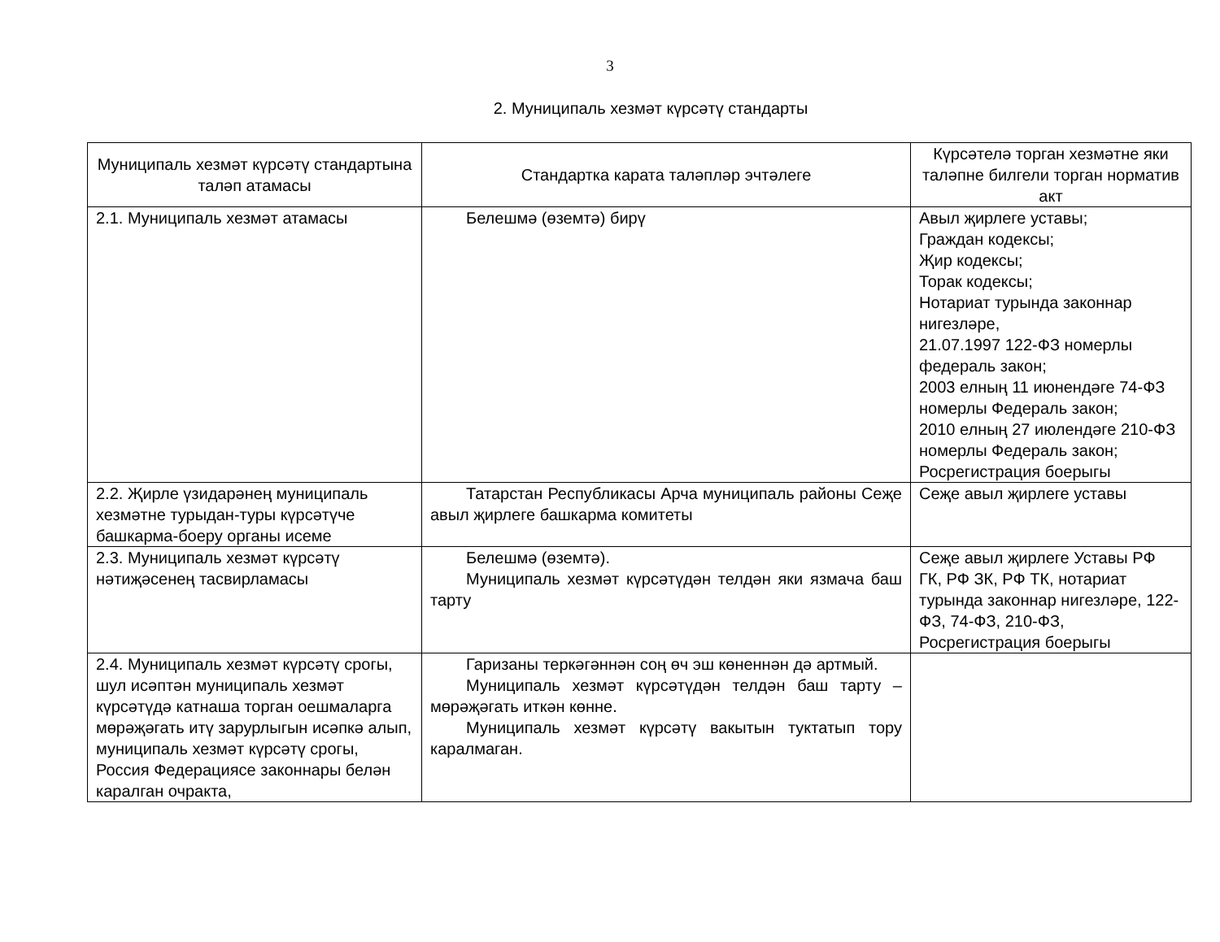3
2. Муниципаль хезмәт күрсәтү стандарты
| Муниципаль хезмәт күрсәтү стандартына таләп атамасы | Стандартка карата таләпләр эчтәлеге | Күрсәтелә торган хезмәтне яки таләпне билгели торган норматив акт |
| --- | --- | --- |
| 2.1. Муниципаль хезмәт атамасы | Белешмә (өземтә) бирү | Авыл җирлеге уставы; Граждан кодексы; Җир кодексы; Торак кодексы; Нотариат турында законнар нигезләре, 21.07.1997 122-ФЗ номерлы федераль закон; 2003 елның 11 июнендәге 74-ФЗ номерлы Федераль закон; 2010 елның 27 июлендәге 210-ФЗ номерлы Федераль закон; Росрегистрация боерыгы |
| 2.2. Җирле үзидарәнең муниципаль хезмәтне турыдан-туры күрсәтүче башкарма-боеру органы исеме | Татарстан Республикасы Арча муниципаль районы Сеҗе авыл җирлеге башкарма комитеты | Сеҗе авыл җирлеге уставы |
| 2.3. Муниципаль хезмәт күрсәтү нәтиҗәсенең тасвирламасы | Белешмә (өземтә). Муниципаль хезмәт күрсәтүдән телдән яки язмача баш тарту | Сеҗе авыл җирлеге Уставы РФ ГК, РФ ЗК, РФ ТК, нотариат турында законнар нигезләре, 122-ФЗ, 74-ФЗ, 210-ФЗ, Росрегистрация боерыгы |
| 2.4. Муниципаль хезмәт күрсәтү срогы, шул исәптән муниципаль хезмәт күрсәтүдә катнаша торган оешмаларга мөрәҗәгать итү зарурлыгын исәпкә алып, муниципаль хезмәт күрсәтү срогы, Россия Федерациясе законнары белән каралган очракта, | Гаризаны теркәгәннән соң өч эш көненнән дә артмый. Муниципаль хезмәт күрсәтүдән телдән баш тарту –мөрәҗәгать иткән көнне. Муниципаль хезмәт күрсәтү вакытын туктатып тору каралмаган. | |